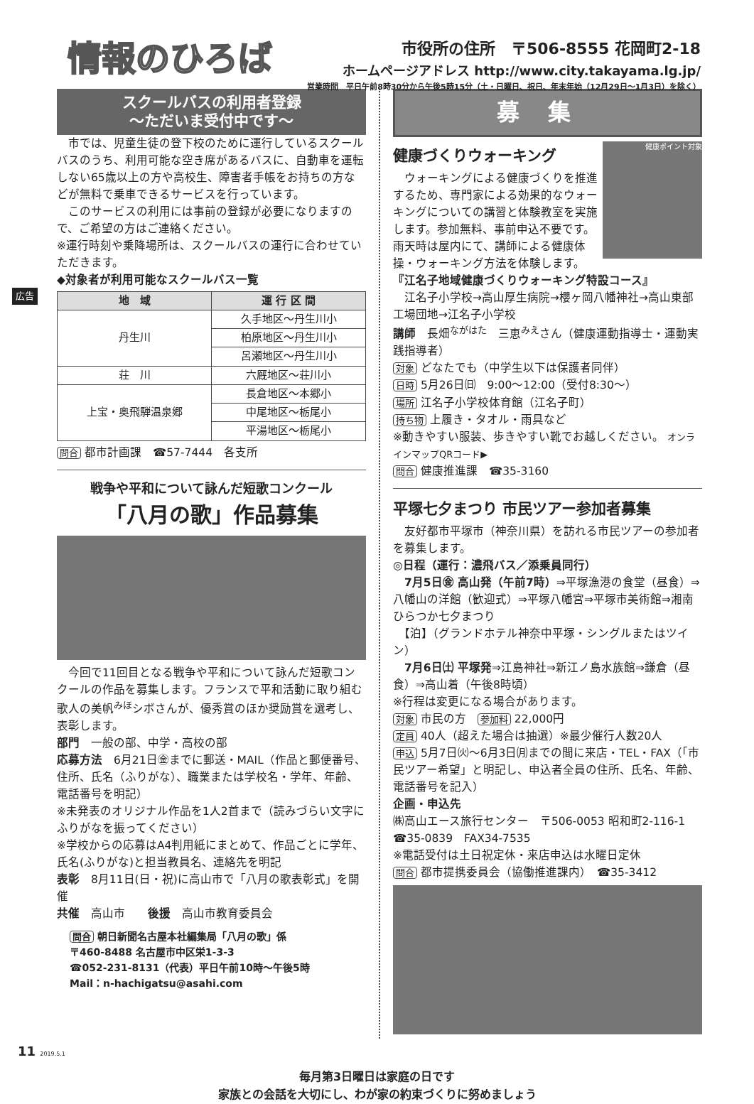広告
情報のひろば
市役所の住所　〒506-8555 花岡町2-18
ホームページアドレス http://www.city.takayama.lg.jp/
営業時間　平日午前8時30分から午後5時15分（土・日曜日、祝日、年末年始（12月29日～1月3日）を除く）
スクールバスの利用者登録
～ただいま受付中です～
　市では、児童生徒の登下校のために運行しているスクールバスのうち、利用可能な空き席があるバスに、自動車を運転しない65歳以上の方や高校生、障害者手帳をお持ちの方などが無料で乗車できるサービスを行っています。
　このサービスの利用には事前の登録が必要になりますので、ご希望の方はご連絡ください。
※運行時刻や乗降場所は、スクールバスの運行に合わせていただきます。
◆対象者が利用可能なスクールバス一覧
| 地 域 | 運 行 区 間 |
| --- | --- |
| 丹生川 | 久手地区～丹生川小 |
| | 柏原地区～丹生川小 |
| | 呂瀬地区～丹生川小 |
| 荘 川 | 六厩地区～荘川小 |
| 上宝・奥飛騨温泉郷 | 長倉地区～本郷小 |
| | 中尾地区～栃尾小 |
| | 平湯地区～栃尾小 |
問合 都市計画課　☎57-7444　各支所
戦争や平和について詠んだ短歌コンクール
「八月の歌」作品募集
　今回で11回目となる戦争や平和について詠んだ短歌コンクールの作品を募集します。フランスで平和活動に取り組む歌人の美帆<sup>みほ</sup>シボさんが、優秀賞のほか奨励賞を選考し、表彰します。
部門　一般の部、中学・高校の部
応募方法　6月21日㊎までに郵送・MAIL（作品と郵便番号、住所、氏名（ふりがな）、職業または学校名・学年、年齢、電話番号を明記）
※未発表のオリジナル作品を1人2首まで（読みづらい文字にふりがなを振ってください）
※学校からの応募はA4判用紙にまとめて、作品ごとに学年、氏名(ふりがな)と担当教員名、連絡先を明記
表彰　8月11日(日・祝)に高山市で「八月の歌表彰式」を開催
共催　高山市　　後援　高山市教育委員会
問合 朝日新聞名古屋本社編集局「八月の歌」係
〒460-8488 名古屋市中区栄1-3-3
☎052-231-8131（代表）平日午前10時～午後5時
Mail：n-hachigatsu@asahi.com
募集
健康づくりウォーキング
　ウォーキングによる健康づくりを推進するため、専門家による効果的なウォーキングについての講習と体験教室を実施します。参加無料、事前申込不要です。雨天時は屋内にて、講師による健康体操・ウォーキング方法を体験します。
健康ポイント対象
『江名子地域健康づくりウォーキング特設コース』
　江名子小学校→高山厚生病院→櫻ヶ岡八幡神社→高山東部工場団地→江名子小学校
講師　長畑<sup>ながはた</sup>　三恵<sup>みえ</sup>さん（健康運動指導士・運動実践指導者）
対象 どなたでも（中学生以下は保護者同伴）
日時 5月26日㈰　9:00～12:00（受付8:30～）
場所 江名子小学校体育館（江名子町）
持ち物 上履き・タオル・雨具など
※動きやすい服装、歩きやすい靴でお越しください。 オンラインマップQRコード▶
問合 健康推進課　☎35-3160
平塚七夕まつり 市民ツアー参加者募集
　友好都市平塚市（神奈川県）を訪れる市民ツアーの参加者を募集します。
◎日程（運行：濃飛バス／添乗員同行）
　7月5日㊎ 高山発（午前7時）⇒平塚漁港の食堂（昼食）⇒八幡山の洋館（歓迎式）⇒平塚八幡宮⇒平塚市美術館⇒湘南ひらつか七夕まつり
　【泊】（グランドホテル神奈中平塚・シングルまたはツイン）
　7月6日㈯ 平塚発⇒江島神社⇒新江ノ島水族館⇒鎌倉（昼食）⇒高山着（午後8時頃）
※行程は変更になる場合があります。
対象 市民の方　参加料 22,000円
定員 40人（超えた場合は抽選）※最少催行人数20人
申込 5月7日㈫～6月3日㈪までの間に来店・TEL・FAX（「市民ツアー希望」と明記し、申込者全員の住所、氏名、年齢、電話番号を記入）
企画・申込先
㈱高山エース旅行センター　〒506-0053 昭和町2-116-1
☎35-0839　FAX34-7535
※電話受付は土日祝定休・来店申込は水曜日定休
問合 都市提携委員会（協働推進課内）　☎35-3412
11 2019.5.1
毎月第3日曜日は家庭の日です
家族との会話を大切にし、わが家の約束づくりに努めましょう